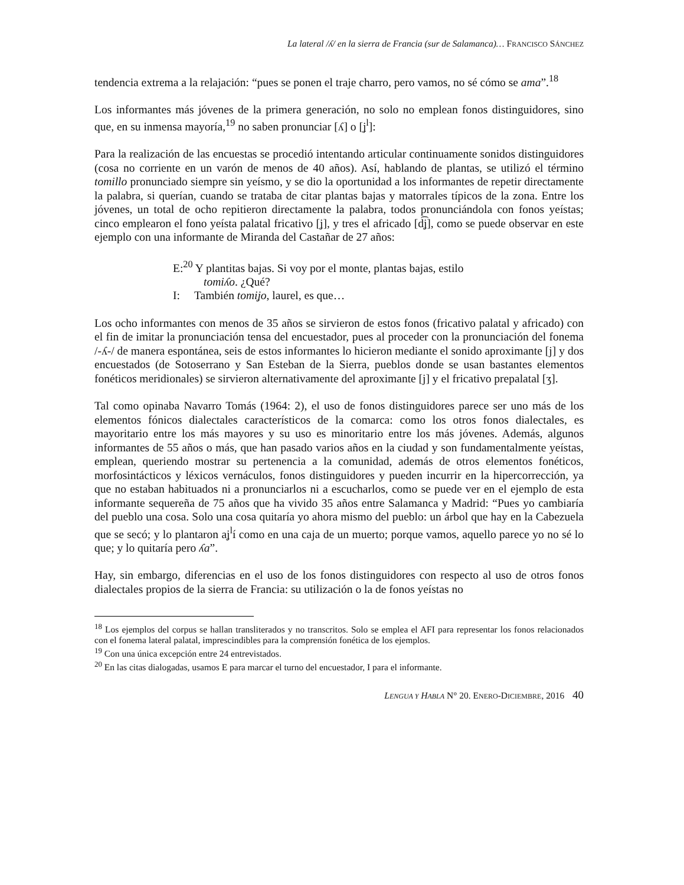La lateral /ʎ/ en la sierra de Francia (sur de Salamanca)… FRANCISCO SÁNCHEZ
tendencia extrema a la relajación: “pues se ponen el traje charro, pero vamos, no sé cómo se ama”.<sup>18</sup>
Los informantes más jóvenes de la primera generación, no solo no emplean fonos distinguidores, sino que, en su inmensa mayoría,<sup>19</sup> no saben pronunciar [ʎ] o [ʝ<sup>l</sup>]:
Para la realización de las encuestas se procedió intentando articular continuamente sonidos distinguidores (cosa no corriente en un varón de menos de 40 años). Así, hablando de plantas, se utilizó el término tomillo pronunciado siempre sin yeísmo, y se dio la oportunidad a los informantes de repetir directamente la palabra, si querían, cuando se trataba de citar plantas bajas y matorrales típicos de la zona. Entre los jóvenes, un total de ocho repitieron directamente la palabra, todos pronunciándola con fonos yeístas; cinco emplearon el fono yeísta palatal fricativo [ʝ], y tres el africado [d͡ʝ], como se puede observar en este ejemplo con una informante de Miranda del Castañar de 27 años:
E:<sup>20</sup> Y plantitas bajas. Si voy por el monte, plantas bajas, estilo
tomiʎo. ¿Qué?
I: También tomiʝo, laurel, es que…
Los ocho informantes con menos de 35 años se sirvieron de estos fonos (fricativo palatal y africado) con el fin de imitar la pronunciación tensa del encuestador, pues al proceder con la pronunciación del fonema /-ʎ-/ de manera espontánea, seis de estos informantes lo hicieron mediante el sonido aproximante [j] y dos encuestados (de Sotoserrano y San Esteban de la Sierra, pueblos donde se usan bastantes elementos fonéticos meridionales) se sirvieron alternativamente del aproximante [j] y el fricativo prepalatal [ʒ].
Tal como opinaba Navarro Tomás (1964: 2), el uso de fonos distinguidores parece ser uno más de los elementos fónicos dialectales característicos de la comarca: como los otros fonos dialectales, es mayoritario entre los más mayores y su uso es minoritario entre los más jóvenes. Además, algunos informantes de 55 años o más, que han pasado varios años en la ciudad y son fundamentalmente yeístas, emplean, queriendo mostrar su pertenencia a la comunidad, además de otros elementos fonéticos, morfosintácticos y léxicos vernáculos, fonos distinguidores y pueden incurrir en la hipercorrección, ya que no estaban habituados ni a pronunciarlos ni a escucharlos, como se puede ver en el ejemplo de esta informante sequereña de 75 años que ha vivido 35 años entre Salamanca y Madrid: “Pues yo cambiaría del pueblo una cosa. Solo una cosa quitaría yo ahora mismo del pueblo: un árbol que hay en la Cabezuela que se secó; y lo plantaron aʝ<sup>l</sup>í como en una caja de un muerto; porque vamos, aquello parece yo no sé lo que; y lo quitaría pero ʎa”.
Hay, sin embargo, diferencias en el uso de los fonos distinguidores con respecto al uso de otros fonos dialectales propios de la sierra de Francia: su utilización o la de fonos yeístas no
<sup>18</sup> Los ejemplos del corpus se hallan transliterados y no transcritos. Solo se emplea el AFI para representar los fonos relacionados con el fonema lateral palatal, imprescindibles para la comprensión fonética de los ejemplos.
<sup>19</sup> Con una única excepción entre 24 entrevistados.
<sup>20</sup> En las citas dialogadas, usamos E para marcar el turno del encuestador, I para el informante.
LENGUA Y HABLA N° 20. ENERO-DICIEMBRE, 2016 40